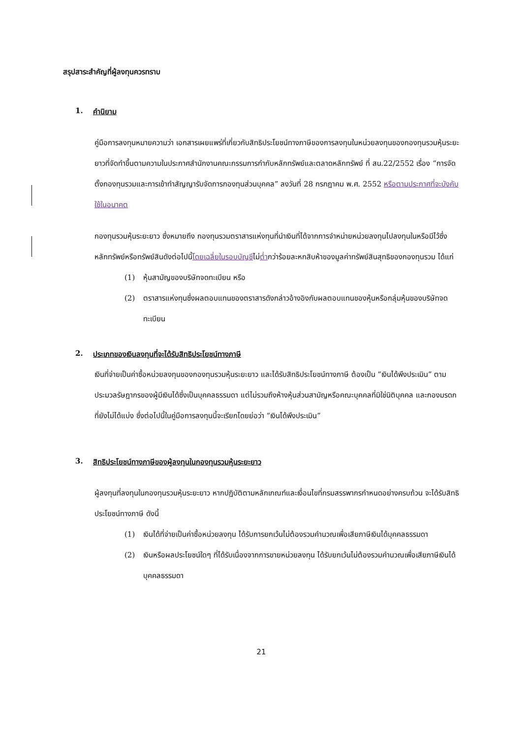สรุปสาระสำคัญที่ผู้ลงทุนควรทราบ
1. คำนิยาม
คู่มือการลงทุนหมายความว่า เอกสารเผยแพร่ที่เกี่ยวกับสิทธิประโยชน์ทางภาษีของการลงทุนในหน่วยลงทุนของกองทุนรวมหุ้นระยะยาวที่จัดทำขึ้นตามความในประกาศสำนักงานคณะกรรมการกำกับหลักทรัพย์และตลาดหลักทรัพย์ ที่ สน.22/2552 เรื่อง “การจัดตั้งกองทุนรวมและการเข้าทำสัญญารับจัดการกองทุนส่วนบุคคล” ลงวันที่ 28 กรกฎาคม พ.ศ. 2552 หรือตามประกาศที่จะบังคับใช้ในอนาคต
กองทุนรวมหุ้นระยะยาว ซึ่งหมายถึง กองทุนรวมตราสารแห่งทุนที่นำเงินที่ได้จากการจำหน่ายหน่วยลงทุนไปลงทุนในหรือมีไว้ซึ่งหลักทรัพย์หรือทรัพย์สินดังต่อไปนี้โดยเฉลี่ยในรอบบัญชีไม่ต่ำกว่าร้อยละหกสิบห้าของมูลค่าทรัพย์สินสุทธิของกองทุนรวม ได้แก่
(1) หุ้นสามัญของบริษัทจดทะเบียน หรือ
(2) ตราสารแห่งทุนซึ่งผลตอบแทนของตราสารดังกล่าวอ้างอิงกับผลตอบแทนของหุ้นหรือกลุ่มหุ้นของบริษัทจดทะเบียน
2. ประเภทของเงินลงทุนที่จะได้รับสิทธิประโยชน์ทางภาษี
เงินที่จ่ายเป็นค่าซื้อหน่วยลงทุนของกองทุนรวมหุ้นระยะยาว และได้รับสิทธิประโยชน์ทางภาษี ต้องเป็น “เงินได้พึงประเมิน” ตามประมวลรัษฎากรของผู้มีเงินได้ซึ่งเป็นบุคคลธรรมดา แต่ไม่รวมถึงห้างหุ้นส่วนสามัญหรือคณะบุคคลที่มิใช่นิติบุคคล และกองมรดกที่ยังไม่ได้แบ่ง ซึ่งต่อไปนี้ในคู่มือการลงทุนนี้จะเรียกโดยย่อว่า “เงินได้พึงประเมิน”
3. สิทธิประโยชน์ทางภาษีของผู้ลงทุนในกองทุนรวมหุ้นระยะยาว
ผู้ลงทุนที่ลงทุนในกองทุนรวมหุ้นระยะยาว หากปฏิบัติตามหลักเกณฑ์และเงื่อนไขที่กรมสรรพากรกำหนดอย่างครบถ้วน จะได้รับสิทธิประโยชน์ทางภาษี ดังนี้
(1) เงินได้ที่จ่ายเป็นค่าซื้อหน่วยลงทุน ได้รับการยกเว้นไม่ต้องรวมคำนวณเพื่อเสียภาษีเงินได้บุคคลธรรมดา
(2) เงินหรือผลประโยชน์ใดๆ ที่ได้รับเนื่องจากการขายหน่วยลงทุน ได้รับยกเว้นไม่ต้องรวมคำนวณเพื่อเสียภาษีเงินได้บุคคลธรรมดา
21